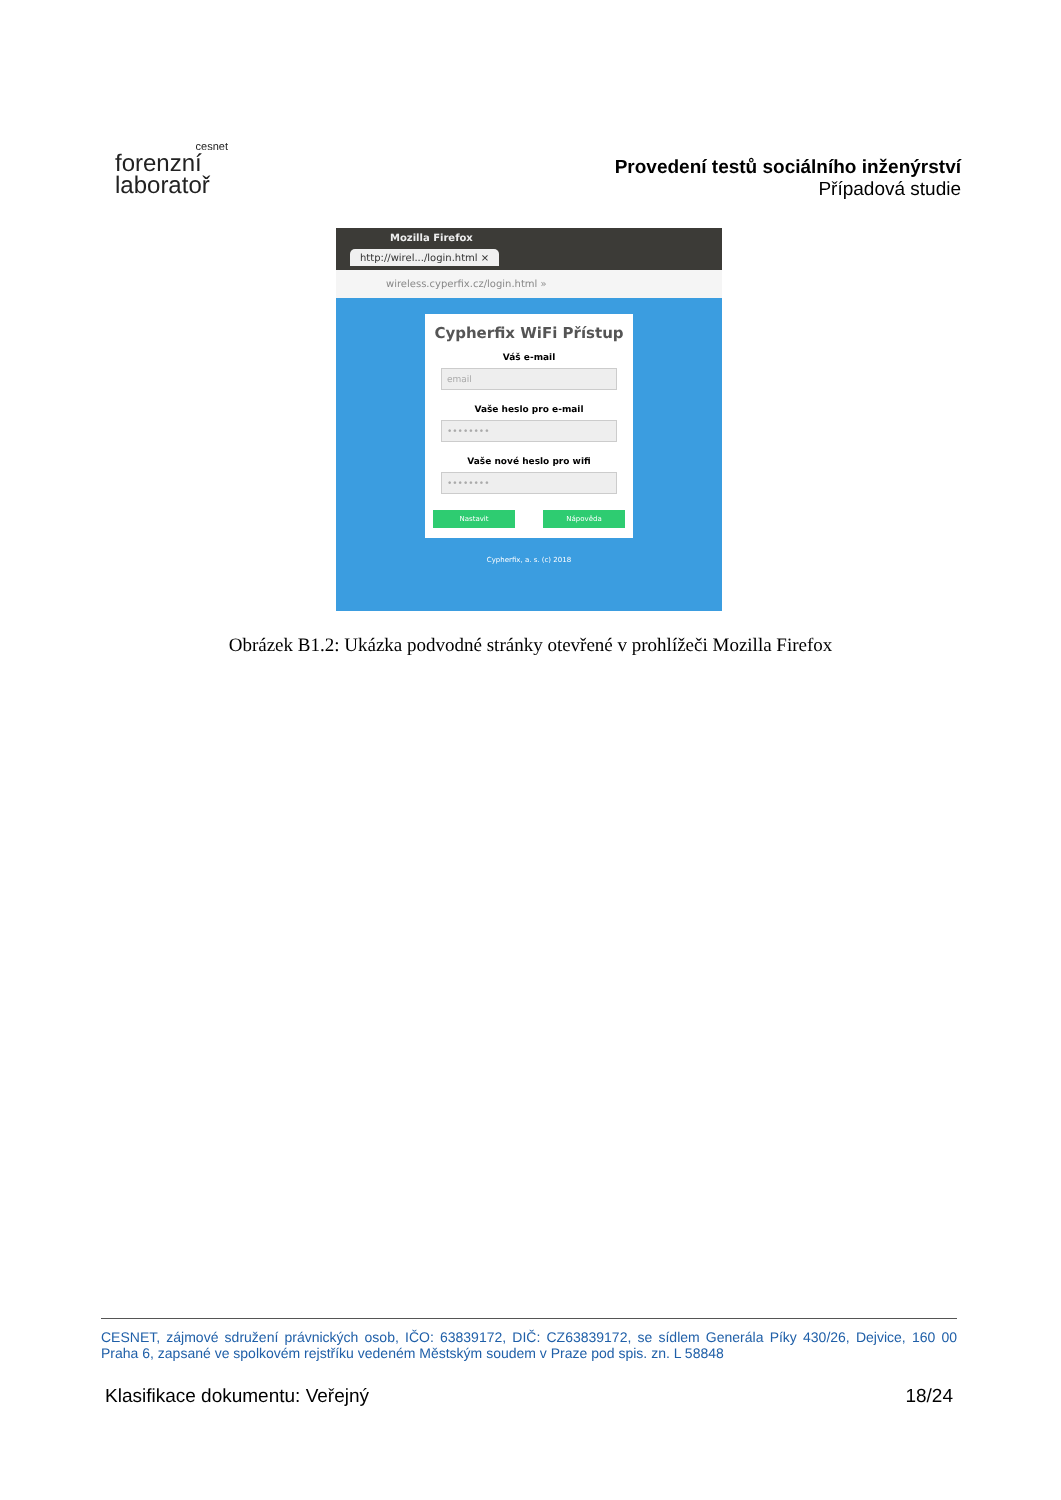cesnet
forenzní
laboratoř
Provedení testů sociálního inženýrství
Případová studie
Mozilla Firefox
http://wirel.../login.html ×
wireless.cyperfix.cz/login.html »
Cypherfix WiFi Přístup
Váš e-mail
email
Vaše heslo pro e-mail
••••••••
Vaše nové heslo pro wifi
••••••••
Nastavit Nápověda
Cypherfix, a. s. (c) 2018
Obrázek B1.2: Ukázka podvodné stránky otevřené v prohlížeči Mozilla Firefox
CESNET, zájmové sdružení právnických osob, IČO: 63839172, DIČ: CZ63839172, se sídlem Generála Píky 430/26, Dejvice, 160 00 Praha 6, zapsané ve spolkovém rejstříku vedeném Městským soudem v Praze pod spis. zn. L 58848
Klasifikace dokumentu: Veřejný 18/24